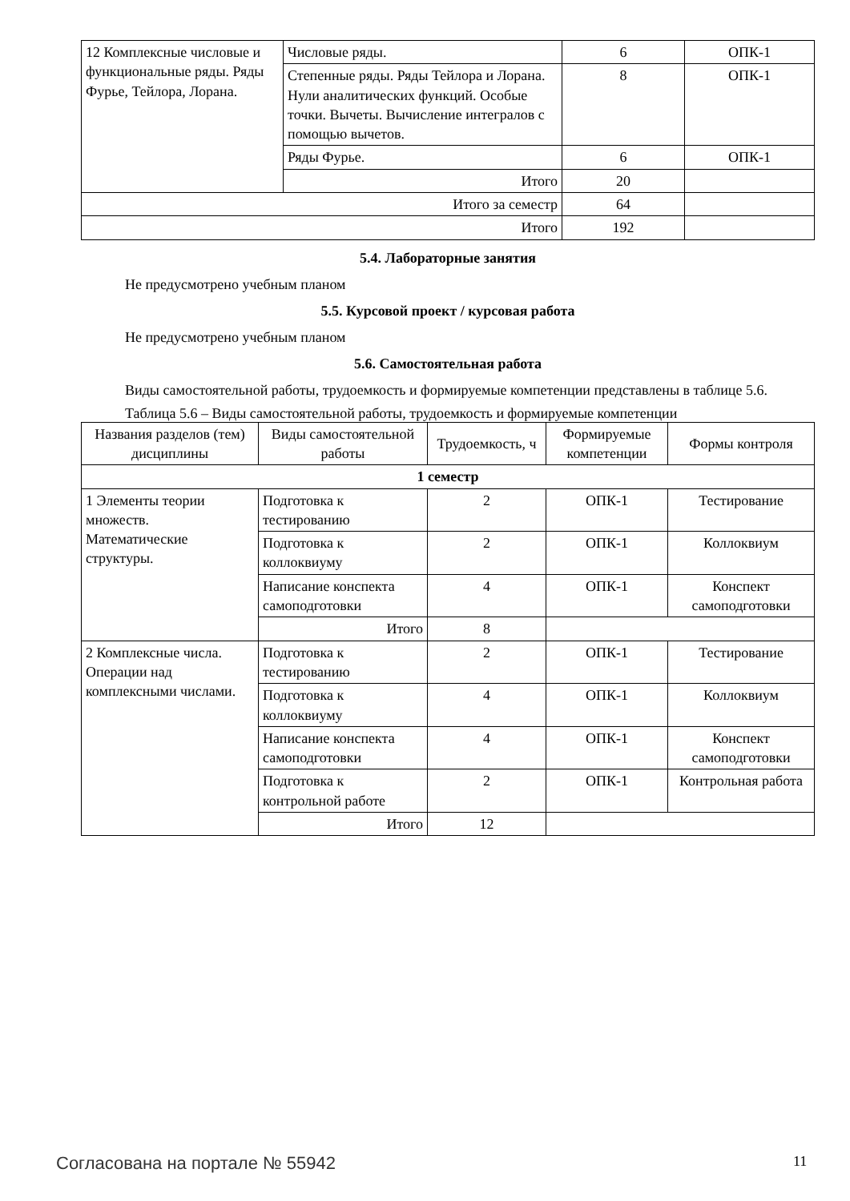| 12 Комплексные числовые и функциональные ряды. Ряды Фурье, Тейлора, Лорана. | Числовые ряды. | 6 | ОПК-1 |
| | Степенные ряды. Ряды Тейлора и Лорана. Нули аналитических функций. Особые точки. Вычеты. Вычисление интегралов с помощью вычетов. | 8 | ОПК-1 |
| | Ряды Фурье. | 6 | ОПК-1 |
| | Итого | 20 | |
| Итого за семестр | | 64 | |
| Итого | | 192 | |
5.4. Лабораторные занятия
Не предусмотрено учебным планом
5.5. Курсовой проект / курсовая работа
Не предусмотрено учебным планом
5.6. Самостоятельная работа
Виды самостоятельной работы, трудоемкость и формируемые компетенции представлены в таблице 5.6.
Таблица 5.6 – Виды самостоятельной работы, трудоемкость и формируемые компетенции
| Названия разделов (тем) дисциплины | Виды самостоятельной работы | Трудоемкость, ч | Формируемые компетенции | Формы контроля |
| --- | --- | --- | --- | --- |
| 1 семестр | | | | |
| 1 Элементы теории множеств. Математические структуры. | Подготовка к тестированию | 2 | ОПК-1 | Тестирование |
| | Подготовка к коллоквиуму | 2 | ОПК-1 | Коллоквиум |
| | Написание конспекта самоподготовки | 4 | ОПК-1 | Конспект самоподготовки |
| | Итого | 8 | | |
| 2 Комплексные числа. Операции над комплексными числами. | Подготовка к тестированию | 2 | ОПК-1 | Тестирование |
| | Подготовка к коллоквиуму | 4 | ОПК-1 | Коллоквиум |
| | Написание конспекта самоподготовки | 4 | ОПК-1 | Конспект самоподготовки |
| | Подготовка к контрольной работе | 2 | ОПК-1 | Контрольная работа |
| | Итого | 12 | | |
Согласована на портале № 55942 11